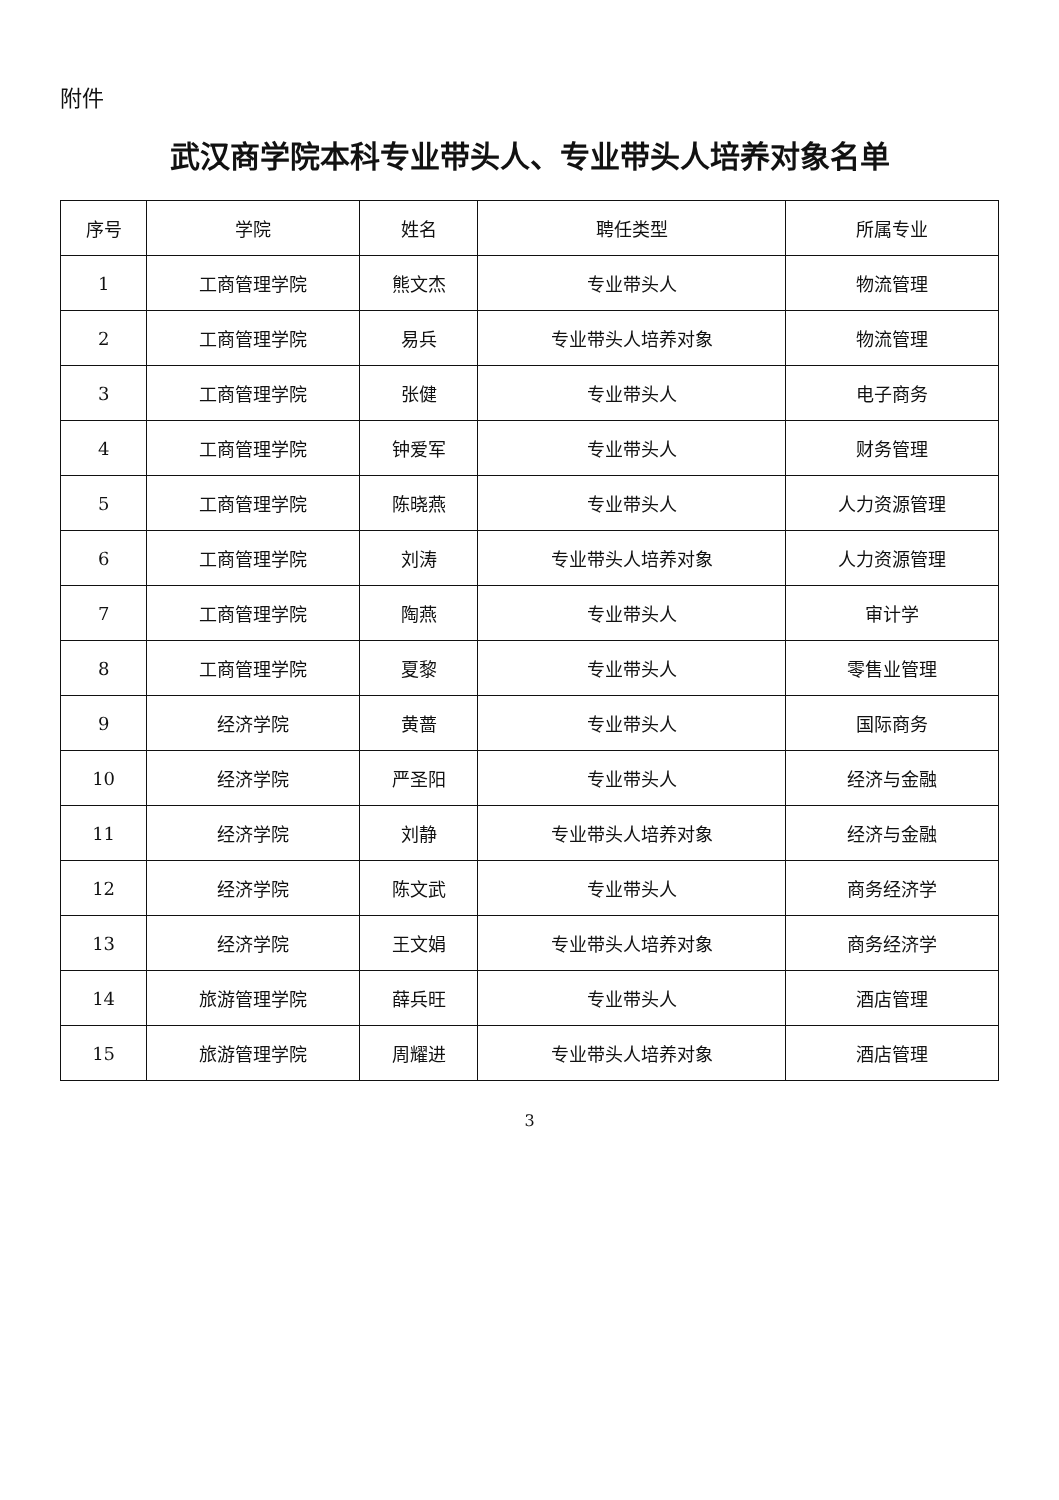附件
武汉商学院本科专业带头人、专业带头人培养对象名单
| 序号 | 学院 | 姓名 | 聘任类型 | 所属专业 |
| --- | --- | --- | --- | --- |
| 1 | 工商管理学院 | 熊文杰 | 专业带头人 | 物流管理 |
| 2 | 工商管理学院 | 易兵 | 专业带头人培养对象 | 物流管理 |
| 3 | 工商管理学院 | 张健 | 专业带头人 | 电子商务 |
| 4 | 工商管理学院 | 钟爱军 | 专业带头人 | 财务管理 |
| 5 | 工商管理学院 | 陈晓燕 | 专业带头人 | 人力资源管理 |
| 6 | 工商管理学院 | 刘涛 | 专业带头人培养对象 | 人力资源管理 |
| 7 | 工商管理学院 | 陶燕 | 专业带头人 | 审计学 |
| 8 | 工商管理学院 | 夏黎 | 专业带头人 | 零售业管理 |
| 9 | 经济学院 | 黄蔷 | 专业带头人 | 国际商务 |
| 10 | 经济学院 | 严圣阳 | 专业带头人 | 经济与金融 |
| 11 | 经济学院 | 刘静 | 专业带头人培养对象 | 经济与金融 |
| 12 | 经济学院 | 陈文武 | 专业带头人 | 商务经济学 |
| 13 | 经济学院 | 王文娟 | 专业带头人培养对象 | 商务经济学 |
| 14 | 旅游管理学院 | 薛兵旺 | 专业带头人 | 酒店管理 |
| 15 | 旅游管理学院 | 周耀进 | 专业带头人培养对象 | 酒店管理 |
3